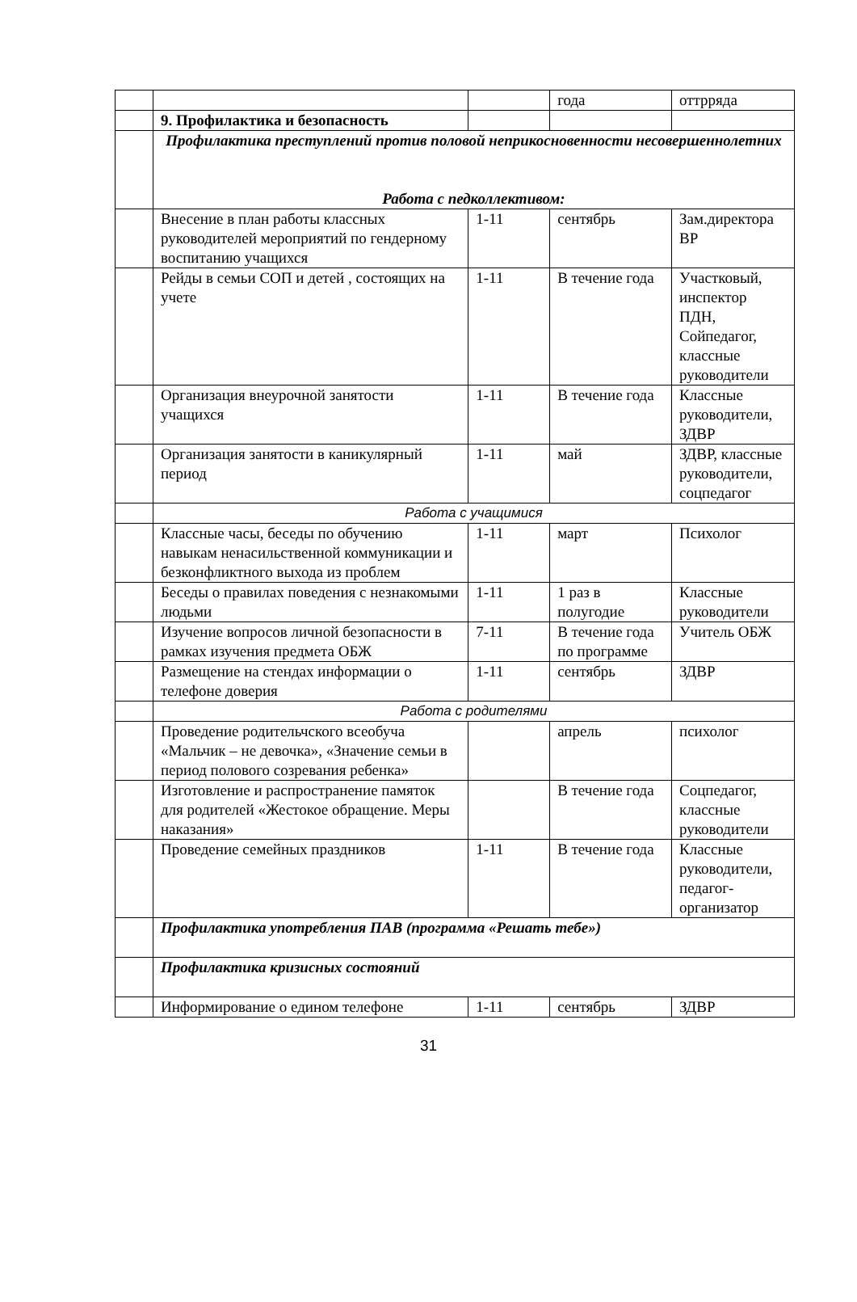| | | | года | оттрряда |
| | 9. Профилактика и безопасность | | | |
| | Профилактика преступлений против половой неприкосновенности несовершеннолетних Работа с педколлективом: | | | |
| | Внесение в план работы классных руководителей мероприятий по гендерному воспитанию учащихся | 1-11 | сентябрь | Зам.директора ВР |
| | Рейды в семьи СОП и детей , состоящих на учете | 1-11 | В течение года | Участковый, инспектор ПДН, Сойпедагог, классные руководители |
| | Организация внеурочной занятости учащихся | 1-11 | В течение года | Классные руководители, ЗДВР |
| | Организация занятости в каникулярный период | 1-11 | май | ЗДВР, классные руководители, соцпедагог |
| | Работа с учащимися | | | |
| | Классные часы, беседы по обучению навыкам ненасильственной коммуникации и безконфликтного выхода из проблем | 1-11 | март | Психолог |
| | Беседы о правилах поведения с незнакомыми людьми | 1-11 | 1 раз в полугодие | Классные руководители |
| | Изучение вопросов личной безопасности в рамках изучения предмета ОБЖ | 7-11 | В течение года по программе | Учитель ОБЖ |
| | Размещение на стендах информации о телефоне доверия | 1-11 | сентябрь | ЗДВР |
| | Работа с родителями | | | |
| | Проведение родительчского всеобуча «Мальчик – не девочка», «Значение семьи в период полового созревания ребенка» | | апрель | психолог |
| | Изготовление и распространение памяток для родителей «Жестокое обращение. Меры наказания» | | В течение года | Соцпедагог, классные руководители |
| | Проведение семейных праздников | 1-11 | В течение года | Классные руководители, педагог-организатор |
| | Профилактика употребления ПАВ (программа «Решать тебе») | | | |
| | Профилактика кризисных состояний | | | |
| | Информирование о едином телефоне | 1-11 | сентябрь | ЗДВР |
31